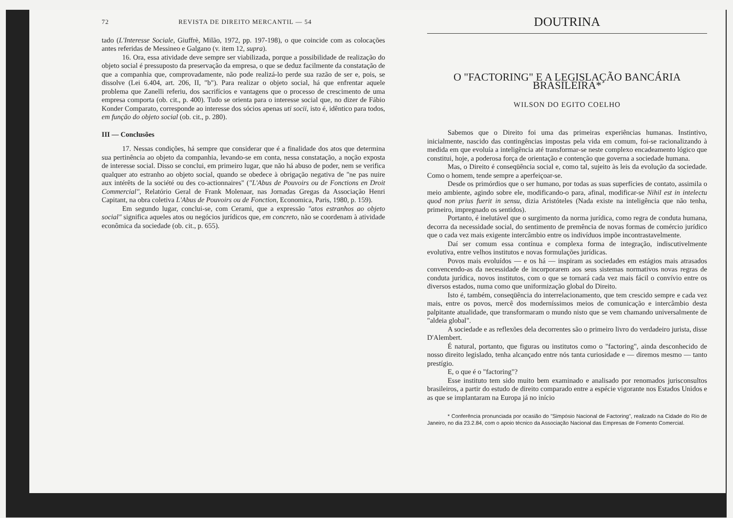72 REVISTA DE DIREITO MERCANTIL — 54
tado (L'Interesse Sociale, Giuffrè, Milão, 1972, pp. 197-198), o que coincide com as colocações antes referidas de Messineo e Galgano (v. item 12, supra).
16. Ora, essa atividade deve sempre ser viabilizada, porque a possibilidade de realização do objeto social é pressuposto da preservação da empresa, o que se deduz facilmente da constatação de que a companhia que, comprovadamente, não pode realizá-lo perde sua razão de ser e, pois, se dissolve (Lei 6.404, art. 206, II, "b"). Para realizar o objeto social, há que enfrentar aquele problema que Zanelli referiu, dos sacrifícios e vantagens que o processo de crescimento de uma empresa comporta (ob. cit., p. 400). Tudo se orienta para o interesse social que, no dizer de Fábio Konder Comparato, corresponde ao interesse dos sócios apenas uti socii, isto é, idêntico para todos, em função do objeto social (ob. cit., p. 280).
III — Conclusões
17. Nessas condições, há sempre que considerar que é a finalidade dos atos que determina sua pertinência ao objeto da companhia, levando-se em conta, nessa constatação, a noção exposta de interesse social. Disso se conclui, em primeiro lugar, que não há abuso de poder, nem se verifica qualquer ato estranho ao objeto social, quando se obedece à obrigação negativa de "ne pas nuire aux intérêts de la société ou des co-actionnaires" ("L'Abus de Pouvoirs ou de Fonctions en Droit Commercial", Relatório Geral de Frank Molenaar, nas Jornadas Gregas da Associação Henri Capitant, na obra coletiva L'Abus de Pouvoirs ou de Fonction, Economica, Paris, 1980, p. 159).
Em segundo lugar, conclui-se, com Cerami, que a expressão "atos estranhos ao objeto social" significa aqueles atos ou negócios jurídicos que, em concreto, não se coordenam à atividade econômica da sociedade (ob. cit., p. 655).
DOUTRINA
O "FACTORING" E A LEGISLAÇÃO BANCÁRIA BRASILEIRA*
WILSON DO EGITO COELHO
Sabemos que o Direito foi uma das primeiras experiências humanas. Instintivo, inicialmente, nascido das contingências impostas pela vida em comum, foi-se racionalizando à medida em que evoluía a inteligência até transformar-se neste complexo encadeamento lógico que constitui, hoje, a poderosa força de orientação e contenção que governa a sociedade humana.
Mas, o Direito é conseqüência social e, como tal, sujeito às leis da evolução da sociedade. Como o homem, tende sempre a aperfeiçoar-se.
Desde os primórdios que o ser humano, por todas as suas superfícies de contato, assimila o meio ambiente, agindo sobre ele, modificando-o para, afinal, modificar-se Nihil est in intelectu quod non prius fuerit in sensu, dizia Aristóteles (Nada existe na inteligência que não tenha, primeiro, impregnado os sentidos).
Portanto, é inelutável que o surgimento da norma jurídica, como regra de conduta humana, decorra da necessidade social, do sentimento de premência de novas formas de comércio jurídico que o cada vez mais exigente intercâmbio entre os indivíduos impõe incontrastavelmente.
Daí ser comum essa contínua e complexa forma de integração, indiscutivelmente evolutiva, entre velhos institutos e novas formulações jurídicas.
Povos mais evoluídos — e os há — inspiram as sociedades em estágios mais atrasados convencendo-as da necessidade de incorporarem aos seus sistemas normativos novas regras de conduta jurídica, novos institutos, com o que se tornará cada vez mais fácil o convívio entre os diversos estados, numa como que uniformização global do Direito.
Isto é, também, conseqüência do interrelacionamento, que tem crescido sempre e cada vez mais, entre os povos, mercê dos moderníssimos meios de comunicação e intercâmbio desta palpitante atualidade, que transformaram o mundo nisto que se vem chamando universalmente de "aldeia global".
A sociedade e as reflexões dela decorrentes são o primeiro livro do verdadeiro jurista, disse D'Alembert.
É natural, portanto, que figuras ou institutos como o "factoring", ainda desconhecido de nosso direito legislado, tenha alcançado entre nós tanta curiosidade e — diremos mesmo — tanto prestígio.
E, o que é o "factoring"?
Esse instituto tem sido muito bem examinado e analisado por renomados jurisconsultos brasileiros, a partir do estudo de direito comparado entre a espécie vigorante nos Estados Unidos e as que se implantaram na Europa já no início
* Conferência pronunciada por ocasião do "Simpósio Nacional de Factoring", realizado na Cidade do Rio de Janeiro, no dia 23.2.84, com o apoio técnico da Associação Nacional das Empresas de Fomento Comercial.